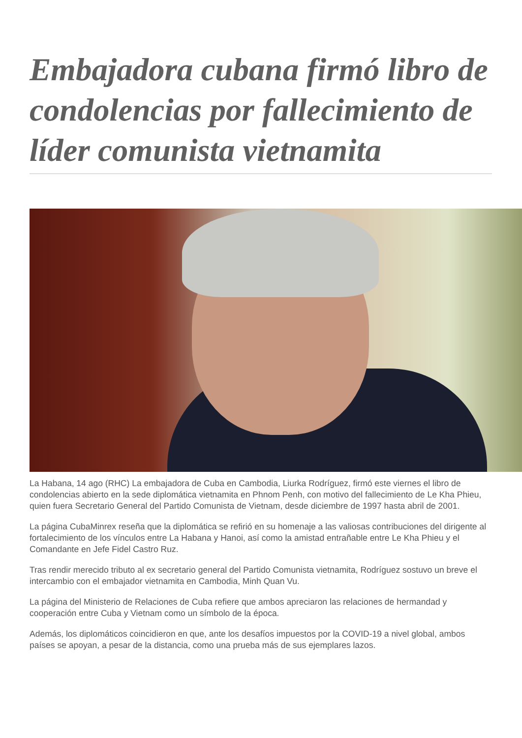Embajadora cubana firmó libro de condolencias por fallecimiento de líder comunista vietnamita
La Habana, 14 ago (RHC) La embajadora de Cuba en Cambodia, Liurka Rodríguez, firmó este viernes el libro de condolencias abierto en la sede diplomática vietnamita en Phnom Penh, con motivo del fallecimiento de Le Kha Phieu, quien fuera Secretario General del Partido Comunista de Vietnam, desde diciembre de 1997 hasta abril de 2001.
La página CubaMinrex reseña que la diplomática se refirió en su homenaje a las valiosas contribuciones del dirigente al fortalecimiento de los vínculos entre La Habana y Hanoi, así como la amistad entrañable entre Le Kha Phieu y el Comandante en Jefe Fidel Castro Ruz.
Tras rendir merecido tributo al ex secretario general del Partido Comunista vietnamita, Rodríguez sostuvo un breve el intercambio con el embajador vietnamita en Cambodia, Minh Quan Vu.
La página del Ministerio de Relaciones de Cuba refiere que ambos apreciaron las relaciones de hermandad y cooperación entre Cuba y Vietnam como un símbolo de la época.
Además, los diplomáticos coincidieron en que, ante los desafíos impuestos por la COVID-19 a nivel global, ambos países se apoyan, a pesar de la distancia, como una prueba más de sus ejemplares lazos.